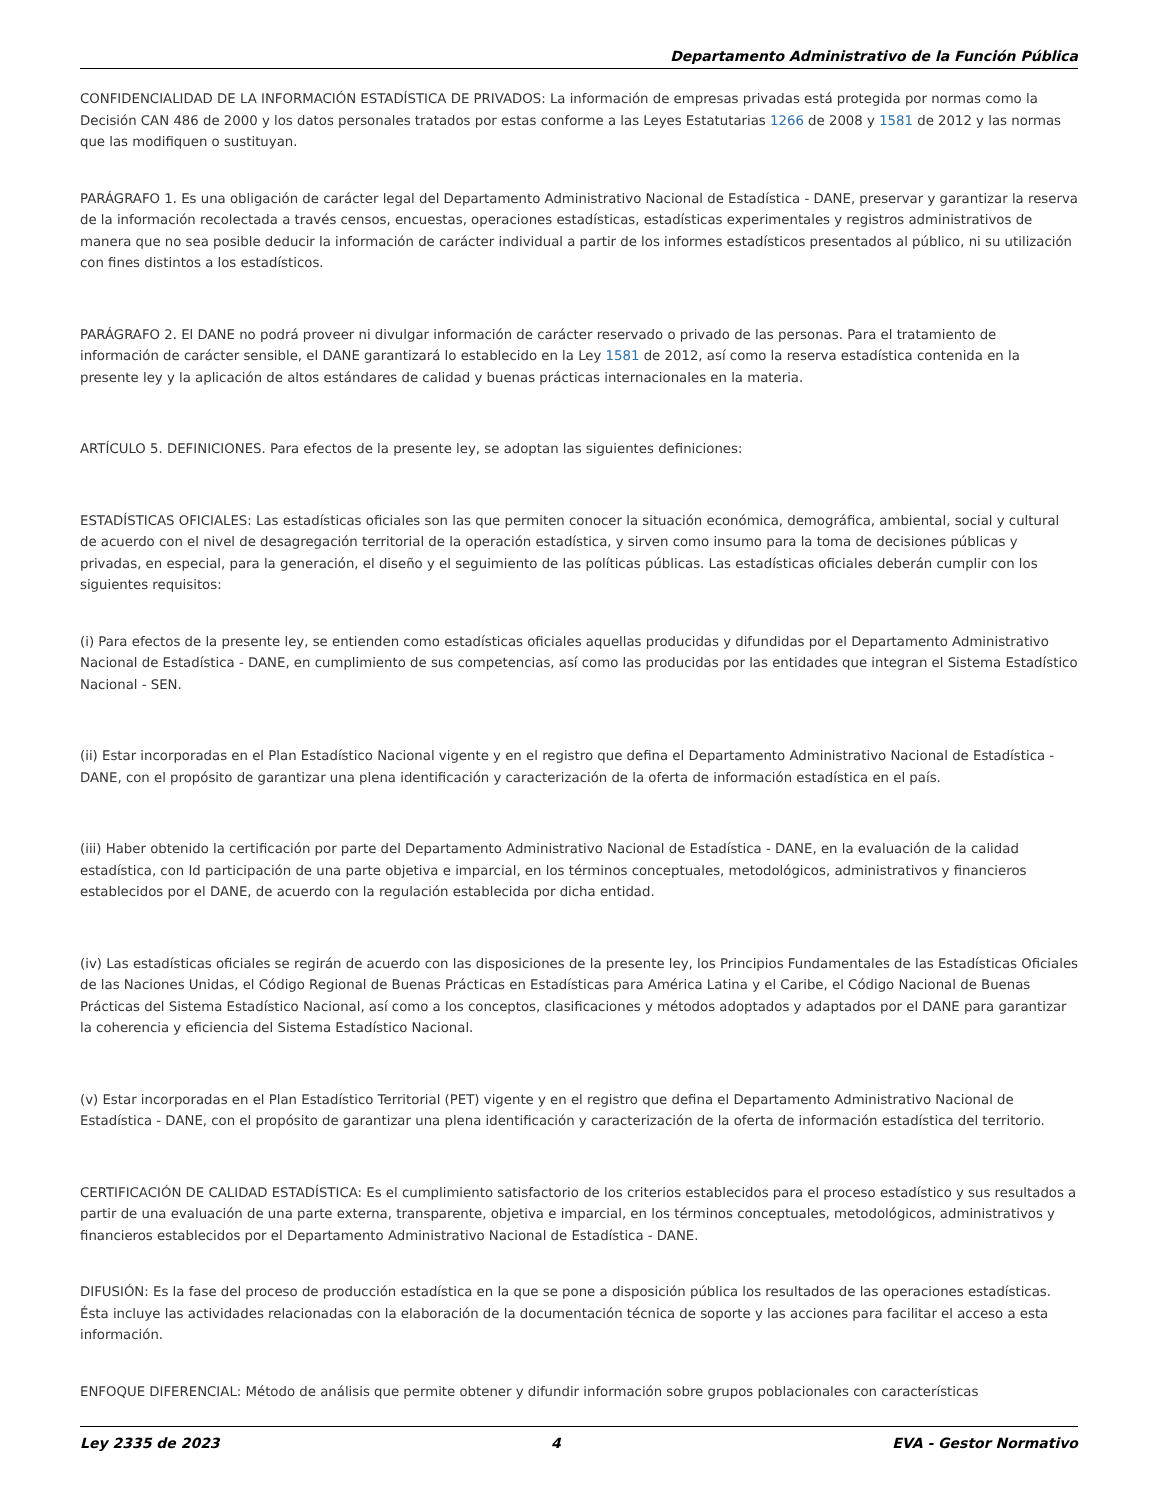Departamento Administrativo de la Función Pública
CONFIDENCIALIDAD DE LA INFORMACIÓN ESTADÍSTICA DE PRIVADOS: La información de empresas privadas está protegida por normas como la Decisión CAN 486 de 2000 y los datos personales tratados por estas conforme a las Leyes Estatutarias 1266 de 2008 y 1581 de 2012 y las normas que las modifiquen o sustituyan.
PARÁGRAFO 1. Es una obligación de carácter legal del Departamento Administrativo Nacional de Estadística - DANE, preservar y garantizar la reserva de la información recolectada a través censos, encuestas, operaciones estadísticas, estadísticas experimentales y registros administrativos de manera que no sea posible deducir la información de carácter individual a partir de los informes estadísticos presentados al público, ni su utilización con fines distintos a los estadísticos.
PARÁGRAFO 2. El DANE no podrá proveer ni divulgar información de carácter reservado o privado de las personas. Para el tratamiento de información de carácter sensible, el DANE garantizará lo establecido en la Ley 1581 de 2012, así como la reserva estadística contenida en la presente ley y la aplicación de altos estándares de calidad y buenas prácticas internacionales en la materia.
ARTÍCULO 5. DEFINICIONES. Para efectos de la presente ley, se adoptan las siguientes definiciones:
ESTADÍSTICAS OFICIALES: Las estadísticas oficiales son las que permiten conocer la situación económica, demográfica, ambiental, social y cultural de acuerdo con el nivel de desagregación territorial de la operación estadística, y sirven como insumo para la toma de decisiones públicas y privadas, en especial, para la generación, el diseño y el seguimiento de las políticas públicas. Las estadísticas oficiales deberán cumplir con los siguientes requisitos:
(i) Para efectos de la presente ley, se entienden como estadísticas oficiales aquellas producidas y difundidas por el Departamento Administrativo Nacional de Estadística - DANE, en cumplimiento de sus competencias, así como las producidas por las entidades que integran el Sistema Estadístico Nacional - SEN.
(ii) Estar incorporadas en el Plan Estadístico Nacional vigente y en el registro que defina el Departamento Administrativo Nacional de Estadística - DANE, con el propósito de garantizar una plena identificación y caracterización de la oferta de información estadística en el país.
(iii) Haber obtenido la certificación por parte del Departamento Administrativo Nacional de Estadística - DANE, en la evaluación de la calidad estadística, con Id participación de una parte objetiva e imparcial, en los términos conceptuales, metodológicos, administrativos y financieros establecidos por el DANE, de acuerdo con la regulación establecida por dicha entidad.
(iv) Las estadísticas oficiales se regirán de acuerdo con las disposiciones de la presente ley, los Principios Fundamentales de las Estadísticas Oficiales de las Naciones Unidas, el Código Regional de Buenas Prácticas en Estadísticas para América Latina y el Caribe, el Código Nacional de Buenas Prácticas del Sistema Estadístico Nacional, así como a los conceptos, clasificaciones y métodos adoptados y adaptados por el DANE para garantizar la coherencia y eficiencia del Sistema Estadístico Nacional.
(v) Estar incorporadas en el Plan Estadístico Territorial (PET) vigente y en el registro que defina el Departamento Administrativo Nacional de Estadística - DANE, con el propósito de garantizar una plena identificación y caracterización de la oferta de información estadística del territorio.
CERTIFICACIÓN DE CALIDAD ESTADÍSTICA: Es el cumplimiento satisfactorio de los criterios establecidos para el proceso estadístico y sus resultados a partir de una evaluación de una parte externa, transparente, objetiva e imparcial, en los términos conceptuales, metodológicos, administrativos y financieros establecidos por el Departamento Administrativo Nacional de Estadística - DANE.
DIFUSIÓN: Es la fase del proceso de producción estadística en la que se pone a disposición pública los resultados de las operaciones estadísticas. Ésta incluye las actividades relacionadas con la elaboración de la documentación técnica de soporte y las acciones para facilitar el acceso a esta información.
ENFOQUE DIFERENCIAL: Método de análisis que permite obtener y difundir información sobre grupos poblacionales con características
Ley 2335 de 2023 4 EVA - Gestor Normativo